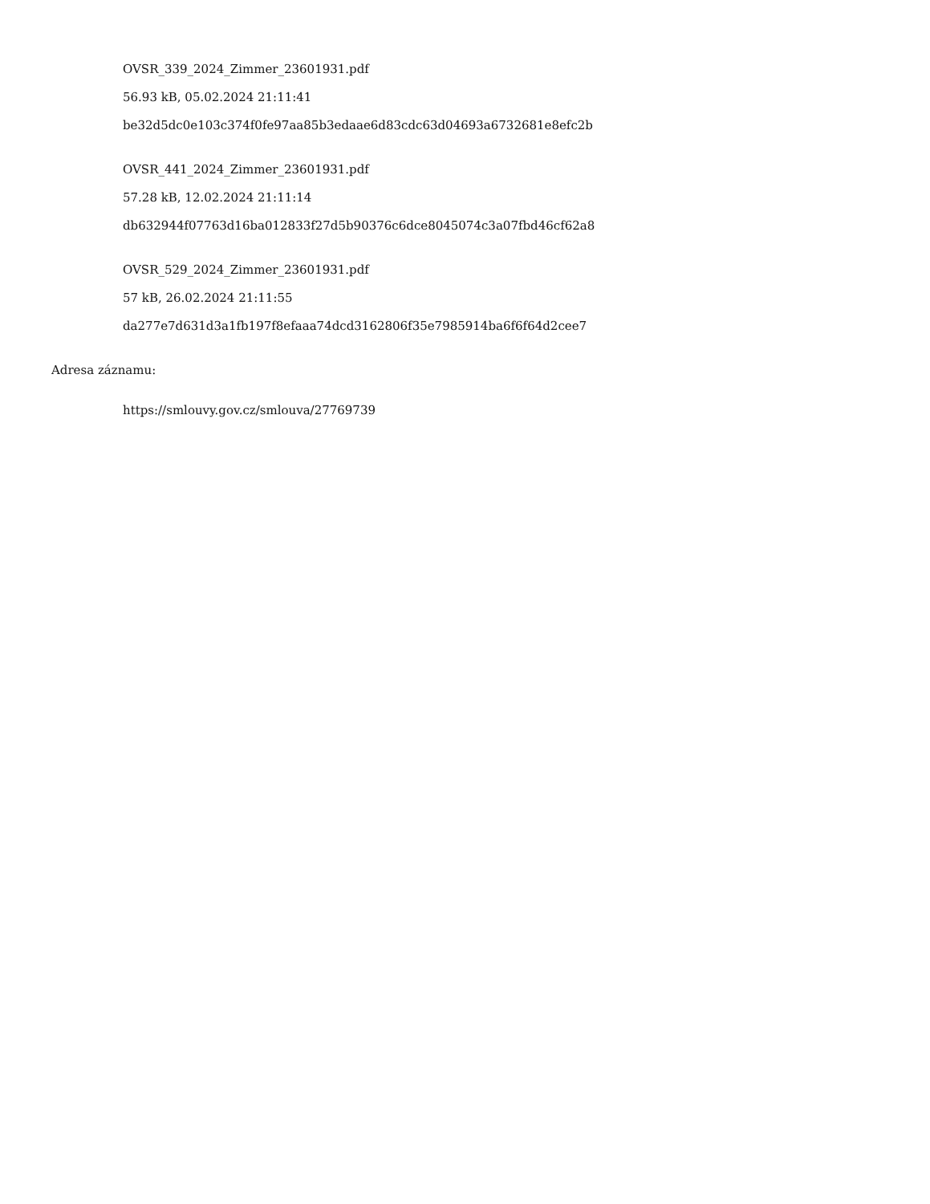OVSR_339_2024_Zimmer_23601931.pdf
56.93 kB, 05.02.2024 21:11:41
be32d5dc0e103c374f0fe97aa85b3edaae6d83cdc63d04693a6732681e8efc2b
OVSR_441_2024_Zimmer_23601931.pdf
57.28 kB, 12.02.2024 21:11:14
db632944f07763d16ba012833f27d5b90376c6dce8045074c3a07fbd46cf62a8
OVSR_529_2024_Zimmer_23601931.pdf
57 kB, 26.02.2024 21:11:55
da277e7d631d3a1fb197f8efaaa74dcd3162806f35e7985914ba6f6f64d2cee7
Adresa záznamu:
https://smlouvy.gov.cz/smlouva/27769739